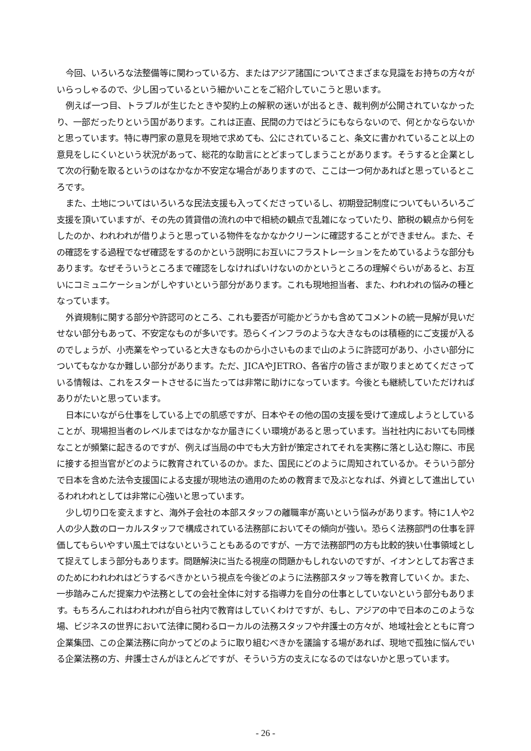今回、いろいろな法整備等に関わっている方、またはアジア諸国についてさまざまな見識をお持ちの方々がいらっしゃるので、少し困っているという細かいことをご紹介していこうと思います。
例えば一つ目、トラブルが生じたときや契約上の解釈の迷いが出るとき、裁判例が公開されていなかったり、一部だったりという国があります。これは正直、民間の力ではどうにもならないので、何とかならないかと思っています。特に専門家の意見を現地で求めても、公にされていること、条文に書かれていること以上の意見をしにくいという状況があって、総花的な助言にとどまってしまうことがあります。そうすると企業として次の行動を取るというのはなかなか不安定な場合がありますので、ここは一つ何かあればと思っているところです。
また、土地についてはいろいろな民法支援も入ってくださっているし、初期登記制度についてもいろいろご支援を頂いていますが、その先の賃貸借の流れの中で相続の観点で乱雑になっていたり、節税の観点から何をしたのか、われわれが借りようと思っている物件をなかなかクリーンに確認することができません。また、その確認をする過程でなぜ確認をするのかという説明にお互いにフラストレーションをためているような部分もあります。なぜそういうところまで確認をしなければいけないのかというところの理解ぐらいがあると、お互いにコミュニケーションがしやすいという部分があります。これも現地担当者、また、われわれの悩みの種となっています。
外資規制に関する部分や許認可のところ、これも要否が可能かどうかも含めてコメントの統一見解が見いだせない部分もあって、不安定なものが多いです。恐らくインフラのような大きなものは積極的にご支援が入るのでしょうが、小売業をやっていると大きなものから小さいものまで山のように許認可があり、小さい部分についてもなかなか難しい部分があります。ただ、JICAやJETRO、各省庁の皆さまが取りまとめてくださっている情報は、これをスタートさせるに当たっては非常に助けになっています。今後とも継続していただければありがたいと思っています。
日本にいながら仕事をしている上での肌感ですが、日本やその他の国の支援を受けて達成しようとしていることが、現場担当者のレベルまではなかなか届きにくい環境があると思っています。当社社内においても同様なことが頻繁に起きるのですが、例えば当局の中でも大方針が策定されてそれを実務に落とし込む際に、市民に接する担当官がどのように教育されているのか。また、国民にどのように周知されているか。そういう部分で日本を含めた法令支援国による支援が現地法の適用のための教育まで及ぶとなれば、外資として進出しているわれわれとしては非常に心強いと思っています。
少し切り口を変えますと、海外子会社の本部スタッフの離職率が高いという悩みがあります。特に1人や2人の少人数のローカルスタッフで構成されている法務部においてその傾向が強い。恐らく法務部門の仕事を評価してもらいやすい風土ではないということもあるのですが、一方で法務部門の方も比較的狭い仕事領域として捉えてしまう部分もあります。問題解決に当たる視座の問題かもしれないのですが、イオンとしてお客さまのためにわれわれはどうするべきかという視点を今後どのように法務部スタッフ等を教育していくか。また、一歩踏みこんだ提案力や法務としての会社全体に対する指導力を自分の仕事としていないという部分もあります。もちろんこれはわれわれが自ら社内で教育はしていくわけですが、もし、アジアの中で日本のこのような場、ビジネスの世界において法律に関わるローカルの法務スタッフや弁護士の方々が、地域社会とともに育つ企業集団、この企業法務に向かってどのように取り組むべきかを議論する場があれば、現地で孤独に悩んでいる企業法務の方、弁護士さんがほとんどですが、そういう方の支えになるのではないかと思っています。
- 26 -